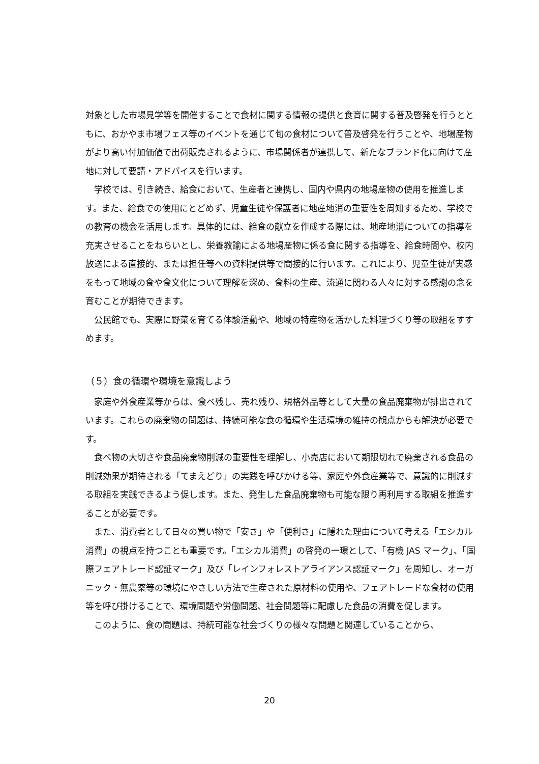対象とした市場見学等を開催することで食材に関する情報の提供と食育に関する普及啓発を行うとともに、おかやま市場フェス等のイベントを通じて旬の食材について普及啓発を行うことや、地場産物がより高い付加価値で出荷販売されるように、市場関係者が連携して、新たなブランド化に向けて産地に対して要請・アドバイスを行います。
学校では、引き続き、給食において、生産者と連携し、国内や県内の地場産物の使用を推進します。また、給食での使用にとどめず、児童生徒や保護者に地産地消の重要性を周知するため、学校での教育の機会を活用します。具体的には、給食の献立を作成する際には、地産地消についての指導を充実させることをねらいとし、栄養教諭による地場産物に係る食に関する指導を、給食時間や、校内放送による直接的、または担任等への資料提供等で間接的に行います。これにより、児童生徒が実感をもって地域の食や食文化について理解を深め、食料の生産、流通に関わる人々に対する感謝の念を育むことが期待できます。
公民館でも、実際に野菜を育てる体験活動や、地域の特産物を活かした料理づくり等の取組をすすめます。
（５）食の循環や環境を意識しよう
家庭や外食産業等からは、食べ残し、売れ残り、規格外品等として大量の食品廃棄物が排出されています。これらの廃棄物の問題は、持続可能な食の循環や生活環境の維持の観点からも解決が必要です。
食べ物の大切さや食品廃棄物削減の重要性を理解し、小売店において期限切れで廃棄される食品の削減効果が期待される「てまえどり」の実践を呼びかける等、家庭や外食産業等で、意識的に削減する取組を実践できるよう促します。また、発生した食品廃棄物も可能な限り再利用する取組を推進することが必要です。
また、消費者として日々の買い物で「安さ」や「便利さ」に隠れた理由について考える「エシカル消費」の視点を持つことも重要です。「エシカル消費」の啓発の一環として、「有機 JAS マーク」、「国際フェアトレード認証マーク」及び「レインフォレストアライアンス認証マーク」を周知し、オーガニック・無農薬等の環境にやさしい方法で生産された原材料の使用や、フェアトレードな食材の使用等を呼び掛けることで、環境問題や労働問題、社会問題等に配慮した食品の消費を促します。
このように、食の問題は、持続可能な社会づくりの様々な問題と関連していることから、
20